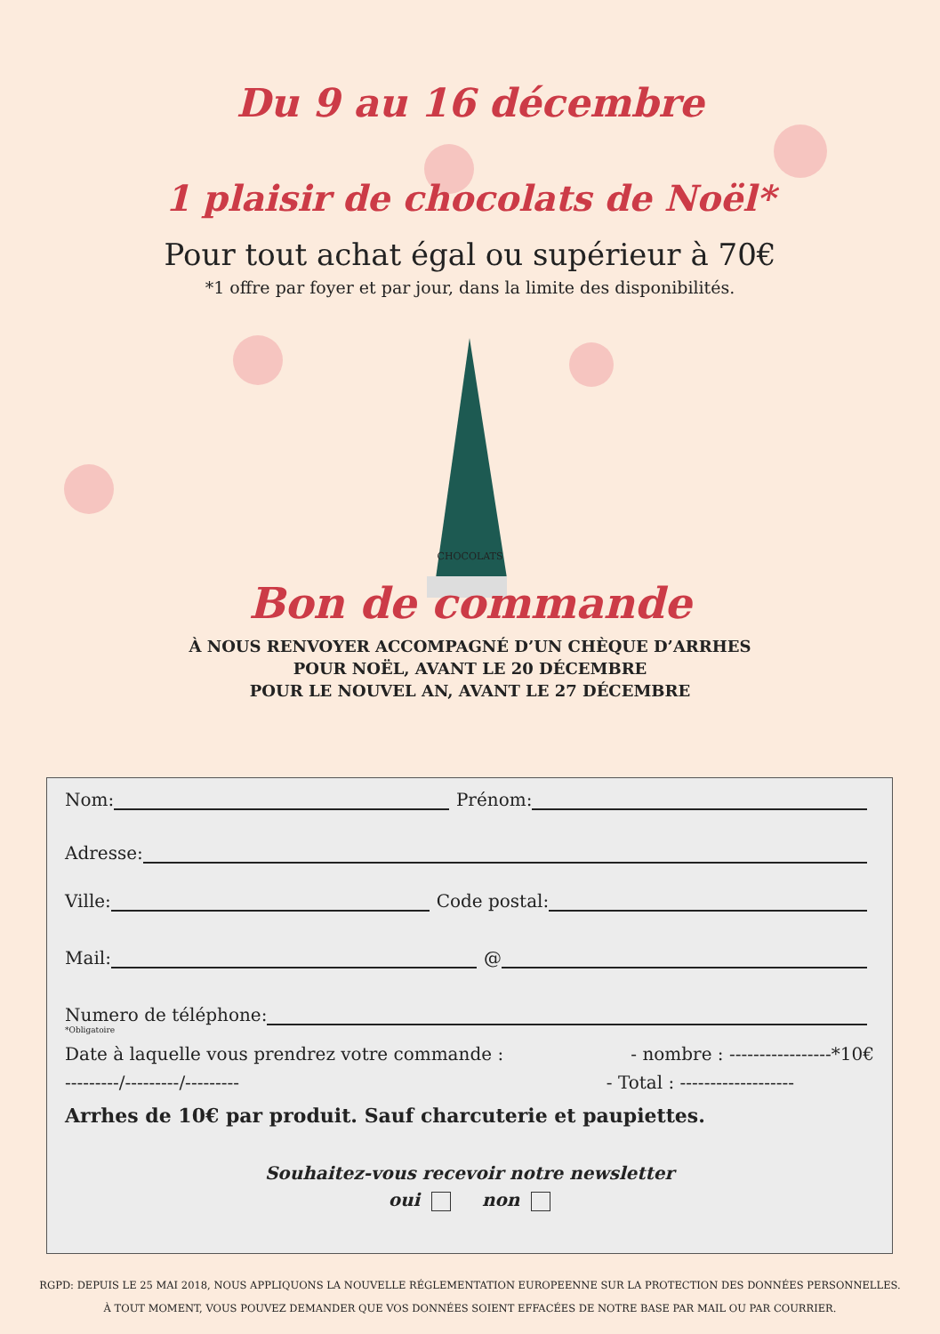Du 9 au 16 décembre
1 plaisir de chocolats de Noël*
Pour tout achat égal ou supérieur à 70€
*1 offre par foyer et par jour, dans la limite des disponibilités.
CHOCOLATS
Bon de commande
À NOUS RENVOYER ACCOMPAGNÉ D’UN CHÈQUE D’ARRHES
POUR NOËL, AVANT LE 20 DÉCEMBRE
POUR LE NOUVEL AN, AVANT LE 27 DÉCEMBRE
Nom: Prénom:
Adresse:
Ville: Code postal:
Mail: @
Numero de téléphone:
*Obligatoire
Date à laquelle vous prendrez votre commande : - nombre : -----------------*10€
---------/---------/--------- - Total : -------------------
Arrhes de 10€ par produit. Sauf charcuterie et paupiettes.
Souhaitez-vous recevoir notre newsletter
oui non
RGPD: DEPUIS LE 25 MAI 2018, NOUS APPLIQUONS LA NOUVELLE RÉGLEMENTATION EUROPEENNE SUR LA PROTECTION DES DONNÉES PERSONNELLES.
À TOUT MOMENT, VOUS POUVEZ DEMANDER QUE VOS DONNÉES SOIENT EFFACÉES DE NOTRE BASE PAR MAIL OU PAR COURRIER.